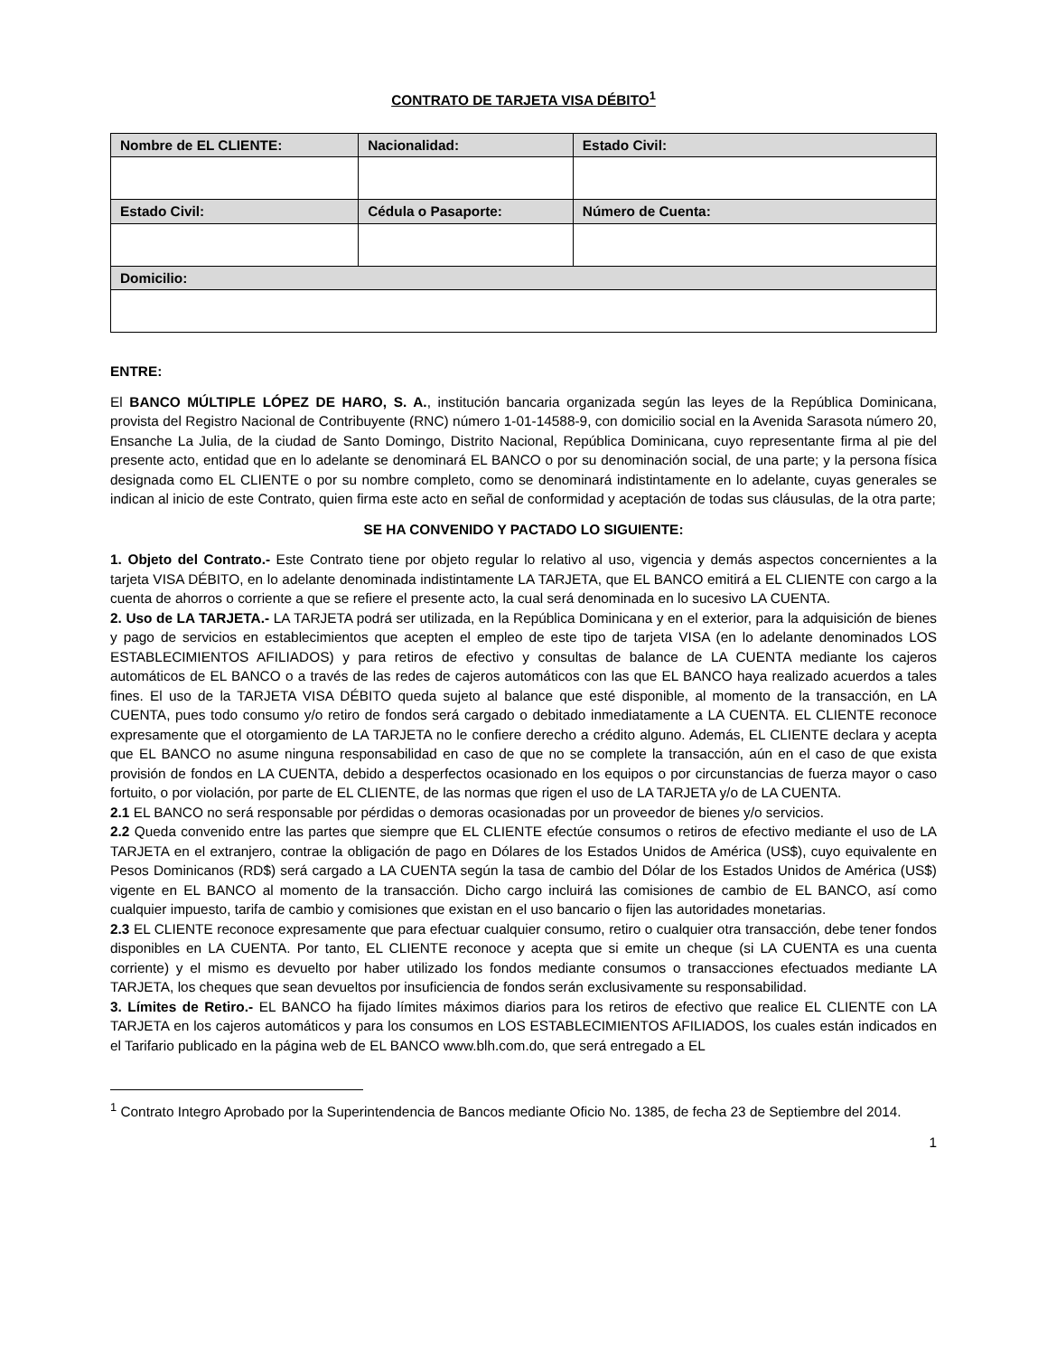CONTRATO DE TARJETA VISA DÉBITO<sup>1</sup>
| Nombre de EL CLIENTE: | Nacionalidad: | Estado Civil: |
| --- | --- | --- |
| Estado Civil: | Cédula o Pasaporte: | Número de Cuenta: |
| Domicilio: | | |
ENTRE:
El BANCO MÚLTIPLE LÓPEZ DE HARO, S. A., institución bancaria organizada según las leyes de la República Dominicana, provista del Registro Nacional de Contribuyente (RNC) número 1-01-14588-9, con domicilio social en la Avenida Sarasota número 20, Ensanche La Julia, de la ciudad de Santo Domingo, Distrito Nacional, República Dominicana, cuyo representante firma al pie del presente acto, entidad que en lo adelante se denominará EL BANCO o por su denominación social, de una parte; y la persona física designada como EL CLIENTE o por su nombre completo, como se denominará indistintamente en lo adelante, cuyas generales se indican al inicio de este Contrato, quien firma este acto en señal de conformidad y aceptación de todas sus cláusulas, de la otra parte;
SE HA CONVENIDO Y PACTADO LO SIGUIENTE:
1. Objeto del Contrato.- Este Contrato tiene por objeto regular lo relativo al uso, vigencia y demás aspectos concernientes a la tarjeta VISA DÉBITO, en lo adelante denominada indistintamente LA TARJETA, que EL BANCO emitirá a EL CLIENTE con cargo a la cuenta de ahorros o corriente a que se refiere el presente acto, la cual será denominada en lo sucesivo LA CUENTA.
2. Uso de LA TARJETA.- LA TARJETA podrá ser utilizada, en la República Dominicana y en el exterior, para la adquisición de bienes y pago de servicios en establecimientos que acepten el empleo de este tipo de tarjeta VISA (en lo adelante denominados LOS ESTABLECIMIENTOS AFILIADOS) y para retiros de efectivo y consultas de balance de LA CUENTA mediante los cajeros automáticos de EL BANCO o a través de las redes de cajeros automáticos con las que EL BANCO haya realizado acuerdos a tales fines. El uso de la TARJETA VISA DÉBITO queda sujeto al balance que esté disponible, al momento de la transacción, en LA CUENTA, pues todo consumo y/o retiro de fondos será cargado o debitado inmediatamente a LA CUENTA. EL CLIENTE reconoce expresamente que el otorgamiento de LA TARJETA no le confiere derecho a crédito alguno. Además, EL CLIENTE declara y acepta que EL BANCO no asume ninguna responsabilidad en caso de que no se complete la transacción, aún en el caso de que exista provisión de fondos en LA CUENTA, debido a desperfectos ocasionado en los equipos o por circunstancias de fuerza mayor o caso fortuito, o por violación, por parte de EL CLIENTE, de las normas que rigen el uso de LA TARJETA y/o de LA CUENTA.
2.1 EL BANCO no será responsable por pérdidas o demoras ocasionadas por un proveedor de bienes y/o servicios.
2.2 Queda convenido entre las partes que siempre que EL CLIENTE efectúe consumos o retiros de efectivo mediante el uso de LA TARJETA en el extranjero, contrae la obligación de pago en Dólares de los Estados Unidos de América (US$), cuyo equivalente en Pesos Dominicanos (RD$) será cargado a LA CUENTA según la tasa de cambio del Dólar de los Estados Unidos de América (US$) vigente en EL BANCO al momento de la transacción. Dicho cargo incluirá las comisiones de cambio de EL BANCO, así como cualquier impuesto, tarifa de cambio y comisiones que existan en el uso bancario o fijen las autoridades monetarias.
2.3 EL CLIENTE reconoce expresamente que para efectuar cualquier consumo, retiro o cualquier otra transacción, debe tener fondos disponibles en LA CUENTA. Por tanto, EL CLIENTE reconoce y acepta que si emite un cheque (si LA CUENTA es una cuenta corriente) y el mismo es devuelto por haber utilizado los fondos mediante consumos o transacciones efectuados mediante LA TARJETA, los cheques que sean devueltos por insuficiencia de fondos serán exclusivamente su responsabilidad.
3. Límites de Retiro.- EL BANCO ha fijado límites máximos diarios para los retiros de efectivo que realice EL CLIENTE con LA TARJETA en los cajeros automáticos y para los consumos en LOS ESTABLECIMIENTOS AFILIADOS, los cuales están indicados en el Tarifario publicado en la página web de EL BANCO www.blh.com.do, que será entregado a EL
<sup>1</sup> Contrato Integro Aprobado por la Superintendencia de Bancos mediante Oficio No. 1385, de fecha 23 de Septiembre del 2014.
1